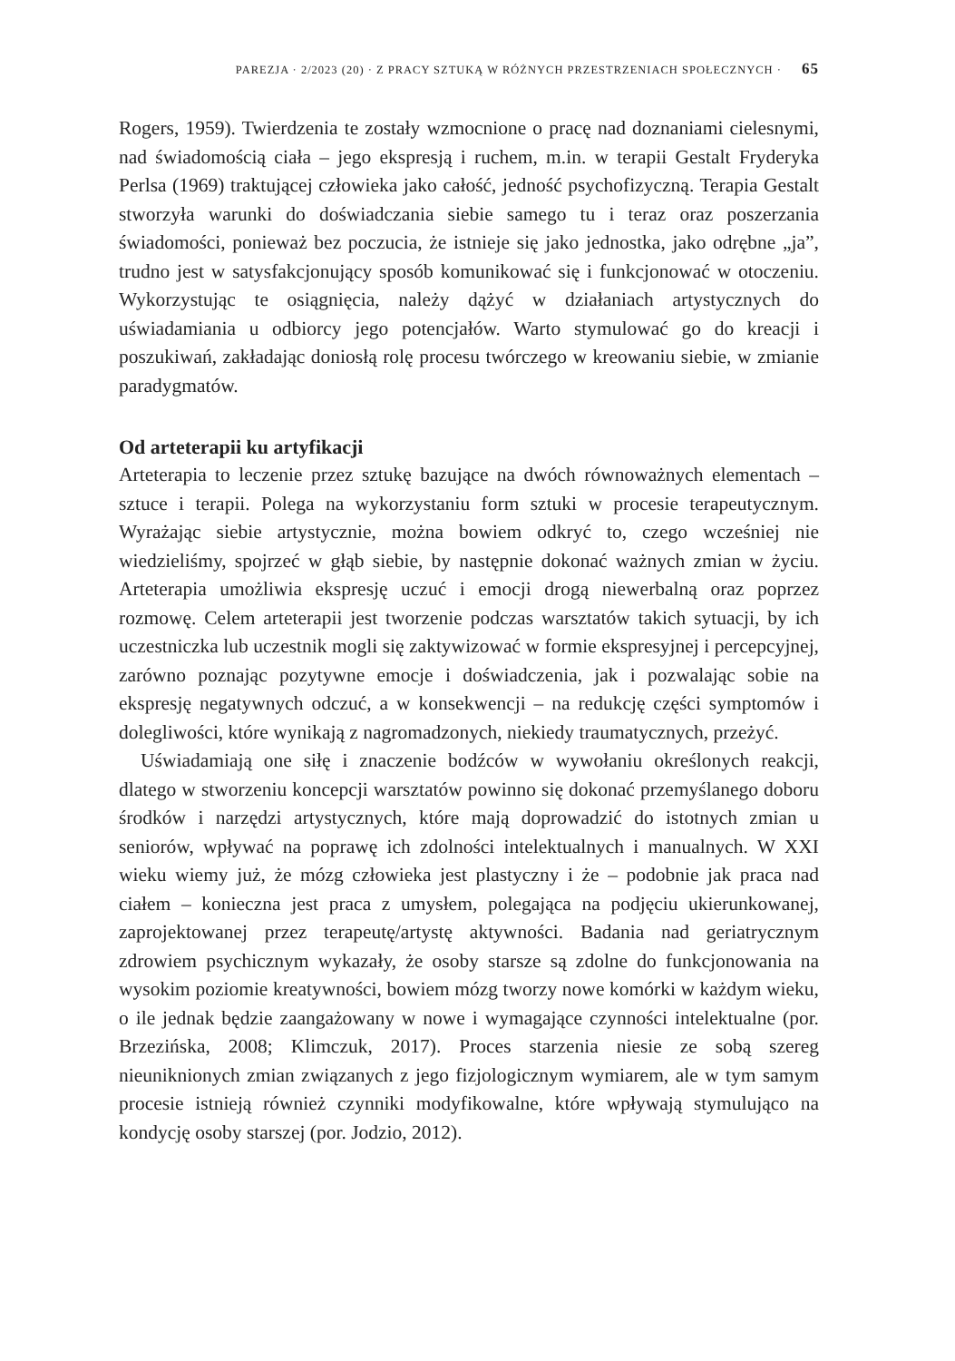PAREZJA · 2/2023 (20) · Z PRACY SZTUKĄ W RÓŻNYCH PRZESTRZENIACH SPOŁECZNYCH · 65
Rogers, 1959). Twierdzenia te zostały wzmocnione o pracę nad doznaniami cielesnymi, nad świadomością ciała – jego ekspresją i ruchem, m.in. w terapii Gestalt Fryderyka Perlsa (1969) traktującej człowieka jako całość, jedność psychofizyczną. Terapia Gestalt stworzyła warunki do doświadczania siebie samego tu i teraz oraz poszerzania świadomości, ponieważ bez poczucia, że istnieje się jako jednostka, jako odrębne „ja”, trudno jest w satysfakcjonujący sposób komunikować się i funkcjonować w otoczeniu. Wykorzystując te osiągnięcia, należy dążyć w działaniach artystycznych do uświadamiania u odbiorcy jego potencjałów. Warto stymulować go do kreacji i poszukiwań, zakładając doniosłą rolę procesu twórczego w kreowaniu siebie, w zmianie paradygmatów.
Od arteterapii ku artyfikacji
Arteterapia to leczenie przez sztukę bazujące na dwóch równoważnych elementach – sztuce i terapii. Polega na wykorzystaniu form sztuki w procesie terapeutycznym. Wyrażając siebie artystycznie, można bowiem odkryć to, czego wcześniej nie wiedzieliśmy, spojrzeć w głąb siebie, by następnie dokonać ważnych zmian w życiu. Arteterapia umożliwia ekspresję uczuć i emocji drogą niewerbalną oraz poprzez rozmowę. Celem arteterapii jest tworzenie podczas warsztatów takich sytuacji, by ich uczestniczka lub uczestnik mogli się zaktywizować w formie ekspresyjnej i percepcyjnej, zarówno poznając pozytywne emocje i doświadczenia, jak i pozwalając sobie na ekspresję negatywnych odczuć, a w konsekwencji – na redukcję części symptomów i dolegliwości, które wynikają z nagromadzonych, niekiedy traumatycznych, przeżyć.
Uświadamiają one siłę i znaczenie bodźców w wywołaniu określonych reakcji, dlatego w stworzeniu koncepcji warsztatów powinno się dokonać przemyślanego doboru środków i narzędzi artystycznych, które mają doprowadzić do istotnych zmian u seniorów, wpływać na poprawę ich zdolności intelektualnych i manualnych. W XXI wieku wiemy już, że mózg człowieka jest plastyczny i że – podobnie jak praca nad ciałem – konieczna jest praca z umysłem, polegająca na podjęciu ukierunkowanej, zaprojektowanej przez terapeutę/artystę aktywności. Badania nad geriatrycznym zdrowiem psychicznym wykazały, że osoby starsze są zdolne do funkcjonowania na wysokim poziomie kreatywności, bowiem mózg tworzy nowe komórki w każdym wieku, o ile jednak będzie zaangażowany w nowe i wymagające czynności intelektualne (por. Brzezińska, 2008; Klimczuk, 2017). Proces starzenia niesie ze sobą szereg nieuniknionych zmian związanych z jego fizjologicznym wymiarem, ale w tym samym procesie istnieją również czynniki modyfikowalne, które wpływają stymulująco na kondycję osoby starszej (por. Jodzio, 2012).